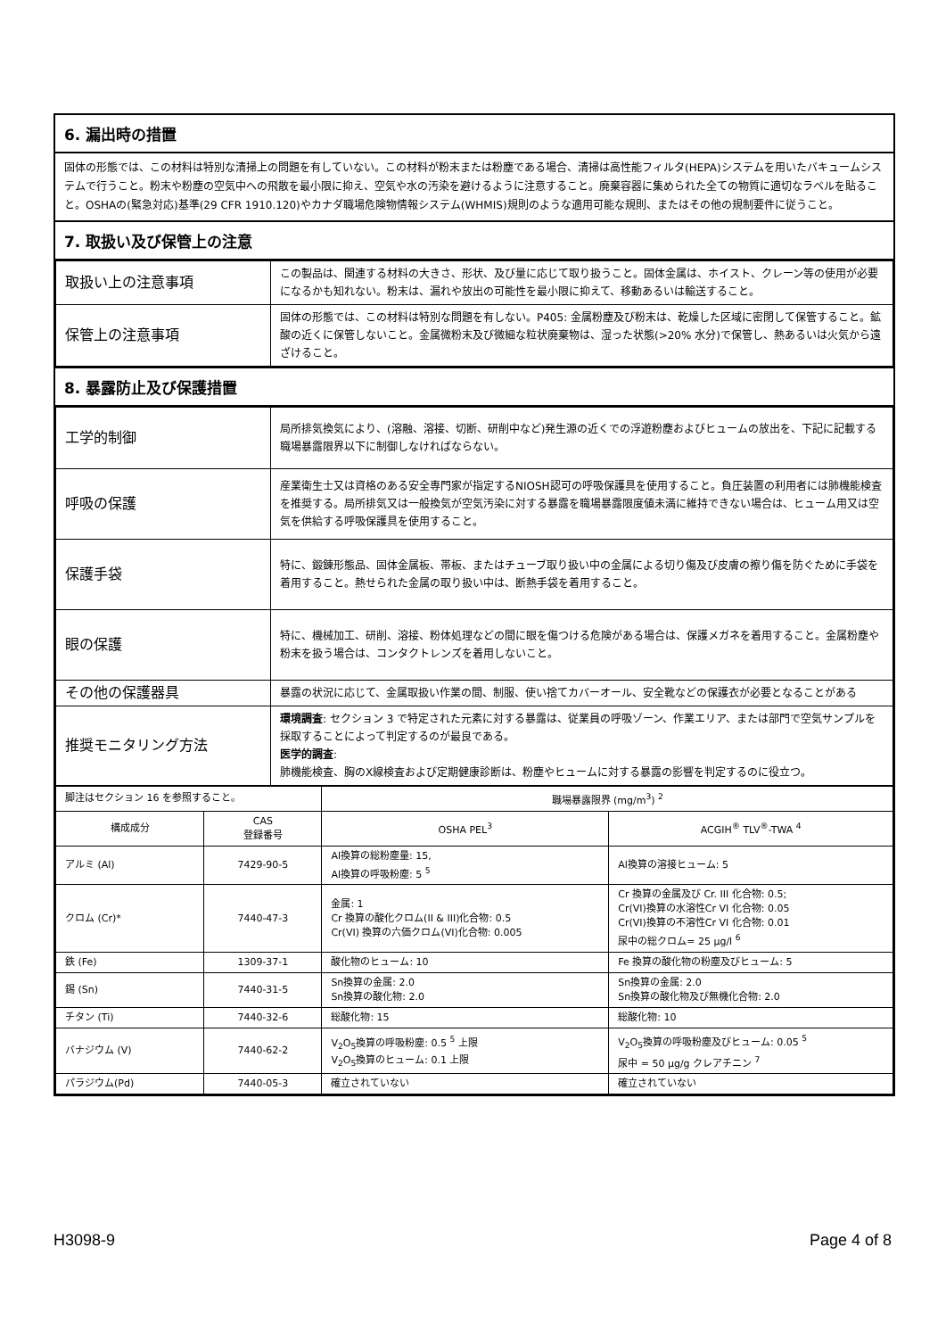6. 漏出時の措置
固体の形態では、この材料は特別な清掃上の問題を有していない。この材料が粉末または粉塵である場合、清掃は高性能フィルタ(HEPA)システムを用いたバキュームシステムで行うこと。粉末や粉塵の空気中への飛散を最小限に抑え、空気や水の汚染を避けるように注意すること。廃棄容器に集められた全ての物質に適切なラベルを貼ること。OSHAの(緊急対応)基準(29 CFR 1910.120)やカナダ職場危険物情報システム(WHMIS)規則のような適用可能な規則、またはその他の規制要件に従うこと。
7. 取扱い及び保管上の注意
| 取扱い上の注意事項 | この製品は、関連する材料の大きさ、形状、及び量に応じて取り扱うこと。固体金属は、ホイスト、クレーン等の使用が必要になるかも知れない。粉末は、漏れや放出の可能性を最小限に抑えて、移動あるいは輸送すること。 |
| 保管上の注意事項 | 固体の形態では、この材料は特別な問題を有しない。P405: 金属粉塵及び粉末は、乾燥した区域に密閉して保管すること。鉱酸の近くに保管しないこと。金属微粉末及び微細な粒状廃棄物は、湿った状態(>20% 水分)で保管し、熱あるいは火気から遠ざけること。 |
8. 暴露防止及び保護措置
| 工学的制御 | 局所排気換気により、(溶融、溶接、切断、研削中など)発生源の近くでの浮遊粉塵およびヒュームの放出を、下記に記載する職場暴露限界以下に制御しなければならない。 |
| 呼吸の保護 | 産業衛生士又は資格のある安全専門家が指定するNIOSH認可の呼吸保護具を使用すること。負圧装置の利用者には肺機能検査を推奨する。局所排気又は一般換気が空気汚染に対する暴露を職場暴露限度値未満に維持できない場合は、ヒューム用又は空気を供給する呼吸保護具を使用すること。 |
| 保護手袋 | 特に、鍛錬形態品、固体金属板、帯板、またはチューブ取り扱い中の金属による切り傷及び皮膚の擦り傷を防ぐために手袋を着用すること。熱せられた金属の取り扱い中は、断熱手袋を着用すること。 |
| 眼の保護 | 特に、機械加工、研削、溶接、粉体処理などの間に眼を傷つける危険がある場合は、保護メガネを着用すること。金属粉塵や粉末を扱う場合は、コンタクトレンズを着用しないこと。 |
| その他の保護器具 | 暴露の状況に応じて、金属取扱い作業の間、制服、使い捨てカバーオール、安全靴などの保護衣が必要となることがある |
| 推奨モニタリング方法 | 環境調査 : セクション 3 で特定された元素に対する暴露は、従業員の呼吸ゾーン、作業エリア、または部門で空気サンプルを採取することによって判定するのが最良である。 医学的調査 : 肺機能検査、胸のX線検査および定期健康診断は、粉塵やヒュームに対する暴露の影響を判定するのに役立つ。 |
| 脚注はセクション 16 を参照すること。 | | 職場暴露限界 (mg/m<sup>3</sup>) <sup>2</sup> | |
| 構成成分 | CAS 登録番号 | OSHA PEL<sup>3</sup> | ACGIH<sup>®</sup> TLV<sup>®</sup>-TWA <sup>4</sup> |
| アルミ (Al) | 7429-90-5 | Al換算の総粉塵量: 15, Al換算の呼吸粉塵: 5 <sup>5</sup> | Al換算の溶接ヒューム: 5 |
| クロム (Cr)* | 7440-47-3 | 金属: 1 Cr 換算の酸化クロム(II & III)化合物: 0.5 Cr(VI) 換算の六価クロム(VI)化合物: 0.005 | Cr 換算の金属及び Cr. III 化合物: 0.5; Cr(VI)換算の水溶性Cr VI 化合物: 0.05 Cr(VI)換算の不溶性Cr VI 化合物: 0.01 尿中の総クロム= 25 µg/l <sup>6</sup> |
| 鉄 (Fe) | 1309-37-1 | 酸化物のヒューム: 10 | Fe 換算の酸化物の粉塵及びヒューム: 5 |
| 錫 (Sn) | 7440-31-5 | Sn換算の金属: 2.0 Sn換算の酸化物: 2.0 | Sn換算の金属: 2.0 Sn換算の酸化物及び無機化合物: 2.0 |
| チタン (Ti) | 7440-32-6 | 総酸化物: 15 | 総酸化物: 10 |
| バナジウム (V) | 7440-62-2 | V<sub>2</sub>O<sub>5</sub>換算の呼吸粉塵: 0.5 <sup>5</sup> 上限 V<sub>2</sub>O<sub>5</sub>換算のヒューム: 0.1 上限 | V<sub>2</sub>O<sub>5</sub>換算の呼吸粉塵及びヒューム: 0.05 <sup>5</sup> 尿中 = 50 µg/g クレアチニン <sup>7</sup> |
| パラジウム(Pd) | 7440-05-3 | 確立されていない | 確立されていない |
H3098-9 Page 4 of 8